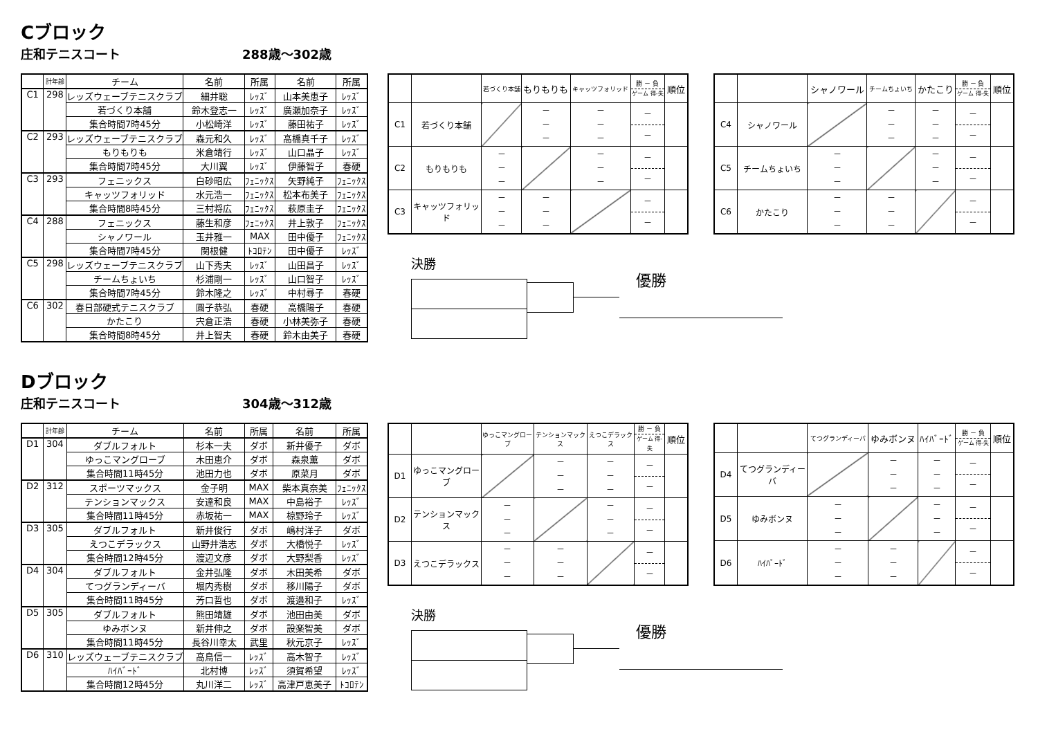Cブロック
庄和テニスコート 288歳～302歳
| | 計年齢 | チーム | 名前 | 所属 | 名前 | 所属 |
| --- | --- | --- | --- | --- | --- | --- |
| C1 | 298 | レッズウェーブテニスクラブ | 細井聡 | ﾚｯｽﾞ | 山本美恵子 | ﾚｯｽﾞ |
| | | 若づくり本舗 | 鈴木登志一 | ﾚｯｽﾞ | 廣瀬加奈子 | ﾚｯｽﾞ |
| | | 集合時間7時45分 | 小松崎洋 | ﾚｯｽﾞ | 藤田祐子 | ﾚｯｽﾞ |
| C2 | 293 | レッズウェーブテニスクラブ | 森元和久 | ﾚｯｽﾞ | 高橋真千子 | ﾚｯｽﾞ |
| | | もりもりも | 米倉靖行 | ﾚｯｽﾞ | 山口晶子 | ﾚｯｽﾞ |
| | | 集合時間7時45分 | 大川翼 | ﾚｯｽﾞ | 伊藤智子 | 春硬 |
| C3 | 293 | フェニックス | 白砂昭広 | ﾌｪﾆｯｸｽ | 矢野純子 | ﾌｪﾆｯｸｽ |
| | | キャッツフォリッド | 水元浩一 | ﾌｪﾆｯｸｽ | 松本布美子 | ﾌｪﾆｯｸｽ |
| | | 集合時間8時45分 | 三村将広 | ﾌｪﾆｯｸｽ | 萩原圭子 | ﾌｪﾆｯｸｽ |
| C4 | 288 | フェニックス | 藤生和彦 | ﾌｪﾆｯｸｽ | 井上敦子 | ﾌｪﾆｯｸｽ |
| | | シャノワール | 玉井雅一 | MAX | 田中優子 | ﾌｪﾆｯｸｽ |
| | | 集合時間7時45分 | 関根健 | ﾄｺﾛﾃﾝ | 田中優子 | ﾚｯｽﾞ |
| C5 | 298 | レッズウェーブテニスクラブ | 山下秀夫 | ﾚｯｽﾞ | 山田昌子 | ﾚｯｽﾞ |
| | | チームちょいち | 杉浦剛一 | ﾚｯｽﾞ | 山口智子 | ﾚｯｽﾞ |
| | | 集合時間7時45分 | 鈴木隆之 | ﾚｯｽﾞ | 中村尋子 | 春硬 |
| C6 | 302 | 春日部硬式テニスクラブ | 圓子恭弘 | 春硬 | 高橋陽子 | 春硬 |
| | | かたこり | 宍倉正浩 | 春硬 | 小林美弥子 | 春硬 |
| | | 集合時間8時45分 | 井上智夫 | 春硬 | 鈴木由美子 | 春硬 |
| | | 若づくり本舗 | もりもりも | キャッツフォリッド | 勝 － 負 ゲーム 得-失 | 順位 |
| --- | --- | --- | --- | --- | --- | --- |
| C1 | 若づくり本舗 | | － － － | － － － | － － | |
| C2 | もりもりも | － － － | | － － － | － － | |
| C3 | キャッツフォリッド | － － － | － － － | | － － | |
| | | シャノワール | チームちょいち | かたこり | 勝 － 負 ゲーム 得-失 | 順位 |
| --- | --- | --- | --- | --- | --- | --- |
| C4 | シャノワール | | － － － | － － － | － － | |
| C5 | チームちょいち | － － － | | － － － | － － | |
| C6 | かたこり | － － － | － － － | | － － | |
決勝
優勝
Dブロック
庄和テニスコート 304歳～312歳
| | 計年齢 | チーム | 名前 | 所属 | 名前 | 所属 |
| --- | --- | --- | --- | --- | --- | --- |
| D1 | 304 | ダブルフォルト | 杉本一夫 | ダボ | 新井優子 | ダボ |
| | | ゆっこマングローブ | 木田恵介 | ダボ | 森泉薫 | ダボ |
| | | 集合時間11時45分 | 池田力也 | ダボ | 原菜月 | ダボ |
| D2 | 312 | スポーツマックス | 金子明 | MAX | 柴本真奈美 | ﾌｪﾆｯｸｽ |
| | | テンションマックス | 安達和良 | MAX | 中島裕子 | ﾚｯｽﾞ |
| | | 集合時間11時45分 | 赤坂祐一 | MAX | 椋野玲子 | ﾚｯｽﾞ |
| D3 | 305 | ダブルフォルト | 新井俊行 | ダボ | 嶋村洋子 | ダボ |
| | | えつこデラックス | 山野井浩志 | ダボ | 大橋悦子 | ﾚｯｽﾞ |
| | | 集合時間12時45分 | 渡辺文彦 | ダボ | 大野梨香 | ﾚｯｽﾞ |
| D4 | 304 | ダブルフォルト | 金井弘隆 | ダボ | 木田美希 | ダボ |
| | | てつグランディーバ | 堀内秀樹 | ダボ | 移川陽子 | ダボ |
| | | 集合時間11時45分 | 芳口哲也 | ダボ | 渡邉和子 | ﾚｯｽﾞ |
| D5 | 305 | ダブルフォルト | 熊田靖雄 | ダボ | 池田由美 | ダボ |
| | | ゆみボンヌ | 新井伸之 | ダボ | 設楽智美 | ダボ |
| | | 集合時間11時45分 | 長谷川幸太 | 武里 | 秋元京子 | ﾚｯｽﾞ |
| D6 | 310 | レッズウェーブテニスクラブ | 高鳥信一 | ﾚｯｽﾞ | 高木智子 | ﾚｯｽﾞ |
| | | ﾊｲﾊﾞｰﾄﾞ | 北村博 | ﾚｯｽﾞ | 須賀希望 | ﾚｯｽﾞ |
| | | 集合時間12時45分 | 丸川洋二 | ﾚｯｽﾞ | 高津戸恵美子 | ﾄｺﾛﾃﾝ |
| | | ゆっこマングローブ | テンションマックス | えつこデラックス | 勝 － 負 ゲーム 得-失 | 順位 |
| --- | --- | --- | --- | --- | --- | --- |
| D1 | ゆっこマングローブ | | － － － | － － － | － － | |
| D2 | テンションマックス | － － － | | － － － | － － | |
| D3 | えつこデラックス | － － － | － － － | | － － | |
| | | てつグランディーバ | ゆみボンヌ | ﾊｲﾊﾞｰﾄﾞ | 勝 － 負 ゲーム 得-失 | 順位 |
| --- | --- | --- | --- | --- | --- | --- |
| D4 | てつグランディーバ | | － － － | － － － | － － | |
| D5 | ゆみボンヌ | － － － | | － － － | － － | |
| D6 | ﾊｲﾊﾞｰﾄﾞ | － － － | － － － | | － － | |
決勝
優勝